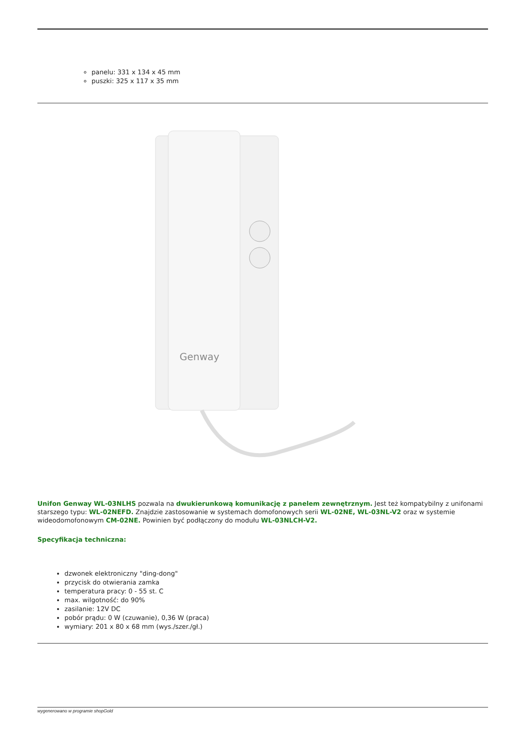panelu: 331 x 134 x 45 mm
puszki: 325 x 117 x 35 mm
Genway
Unifon Genway WL-03NLHS pozwala na dwukierunkową komunikację z panelem zewnętrznym. Jest też kompatybilny z unifonami starszego typu: WL-02NEFD. Znajdzie zastosowanie w systemach domofonowych serii WL-02NE, WL-03NL-V2 oraz w systemie wideodomofonowym CM-02NE. Powinien być podłączony do modułu WL-03NLCH-V2.
Specyfikacja techniczna:
dzwonek elektroniczny "ding-dong"
przycisk do otwierania zamka
temperatura pracy: 0 - 55 st. C
max. wilgotność: do 90%
zasilanie: 12V DC
pobór prądu: 0 W (czuwanie), 0,36 W (praca)
wymiary: 201 x 80 x 68 mm (wys./szer./gł.)
wygenerowano w programie shopGold